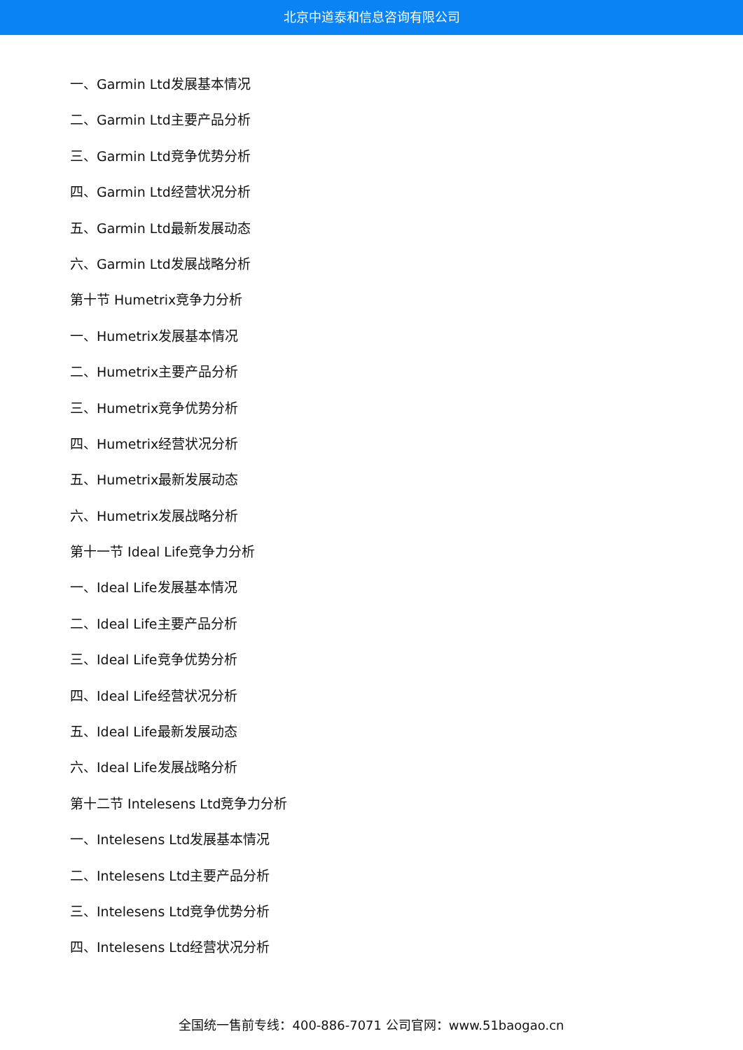北京中道泰和信息咨询有限公司
一、Garmin Ltd发展基本情况
二、Garmin Ltd主要产品分析
三、Garmin Ltd竞争优势分析
四、Garmin Ltd经营状况分析
五、Garmin Ltd最新发展动态
六、Garmin Ltd发展战略分析
第十节 Humetrix竞争力分析
一、Humetrix发展基本情况
二、Humetrix主要产品分析
三、Humetrix竞争优势分析
四、Humetrix经营状况分析
五、Humetrix最新发展动态
六、Humetrix发展战略分析
第十一节 Ideal Life竞争力分析
一、Ideal Life发展基本情况
二、Ideal Life主要产品分析
三、Ideal Life竞争优势分析
四、Ideal Life经营状况分析
五、Ideal Life最新发展动态
六、Ideal Life发展战略分析
第十二节 Intelesens Ltd竞争力分析
一、Intelesens Ltd发展基本情况
二、Intelesens Ltd主要产品分析
三、Intelesens Ltd竞争优势分析
四、Intelesens Ltd经营状况分析
全国统一售前专线：400-886-7071 公司官网：www.51baogao.cn